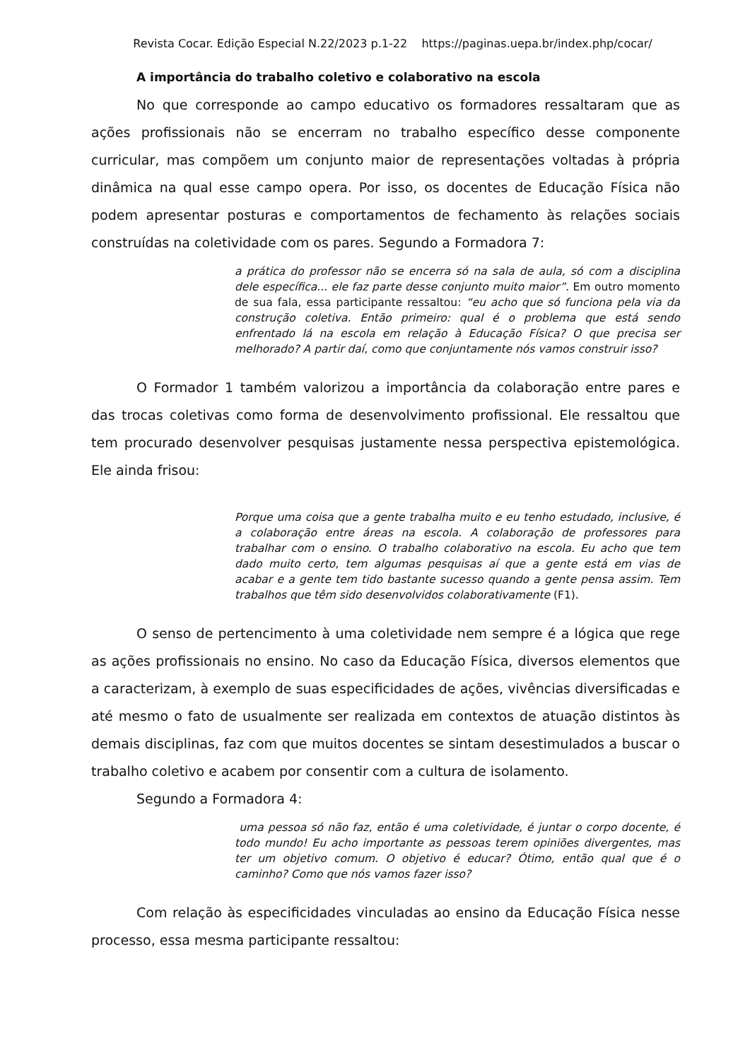Revista Cocar. Edição Especial N.22/2023 p.1-22 https://paginas.uepa.br/index.php/cocar/
A importância do trabalho coletivo e colaborativo na escola
No que corresponde ao campo educativo os formadores ressaltaram que as ações profissionais não se encerram no trabalho específico desse componente curricular, mas compõem um conjunto maior de representações voltadas à própria dinâmica na qual esse campo opera. Por isso, os docentes de Educação Física não podem apresentar posturas e comportamentos de fechamento às relações sociais construídas na coletividade com os pares. Segundo a Formadora 7:
a prática do professor não se encerra só na sala de aula, só com a disciplina dele específica... ele faz parte desse conjunto muito maior”. Em outro momento de sua fala, essa participante ressaltou: “eu acho que só funciona pela via da construção coletiva. Então primeiro: qual é o problema que está sendo enfrentado lá na escola em relação à Educação Física? O que precisa ser melhorado? A partir daí, como que conjuntamente nós vamos construir isso?
O Formador 1 também valorizou a importância da colaboração entre pares e das trocas coletivas como forma de desenvolvimento profissional. Ele ressaltou que tem procurado desenvolver pesquisas justamente nessa perspectiva epistemológica. Ele ainda frisou:
Porque uma coisa que a gente trabalha muito e eu tenho estudado, inclusive, é a colaboração entre áreas na escola. A colaboração de professores para trabalhar com o ensino. O trabalho colaborativo na escola. Eu acho que tem dado muito certo, tem algumas pesquisas aí que a gente está em vias de acabar e a gente tem tido bastante sucesso quando a gente pensa assim. Tem trabalhos que têm sido desenvolvidos colaborativamente (F1).
O senso de pertencimento à uma coletividade nem sempre é a lógica que rege as ações profissionais no ensino. No caso da Educação Física, diversos elementos que a caracterizam, à exemplo de suas especificidades de ações, vivências diversificadas e até mesmo o fato de usualmente ser realizada em contextos de atuação distintos às demais disciplinas, faz com que muitos docentes se sintam desestimulados a buscar o trabalho coletivo e acabem por consentir com a cultura de isolamento.
Segundo a Formadora 4:
uma pessoa só não faz, então é uma coletividade, é juntar o corpo docente, é todo mundo! Eu acho importante as pessoas terem opiniões divergentes, mas ter um objetivo comum. O objetivo é educar? Ótimo, então qual que é o caminho? Como que nós vamos fazer isso?
Com relação às especificidades vinculadas ao ensino da Educação Física nesse processo, essa mesma participante ressaltou: